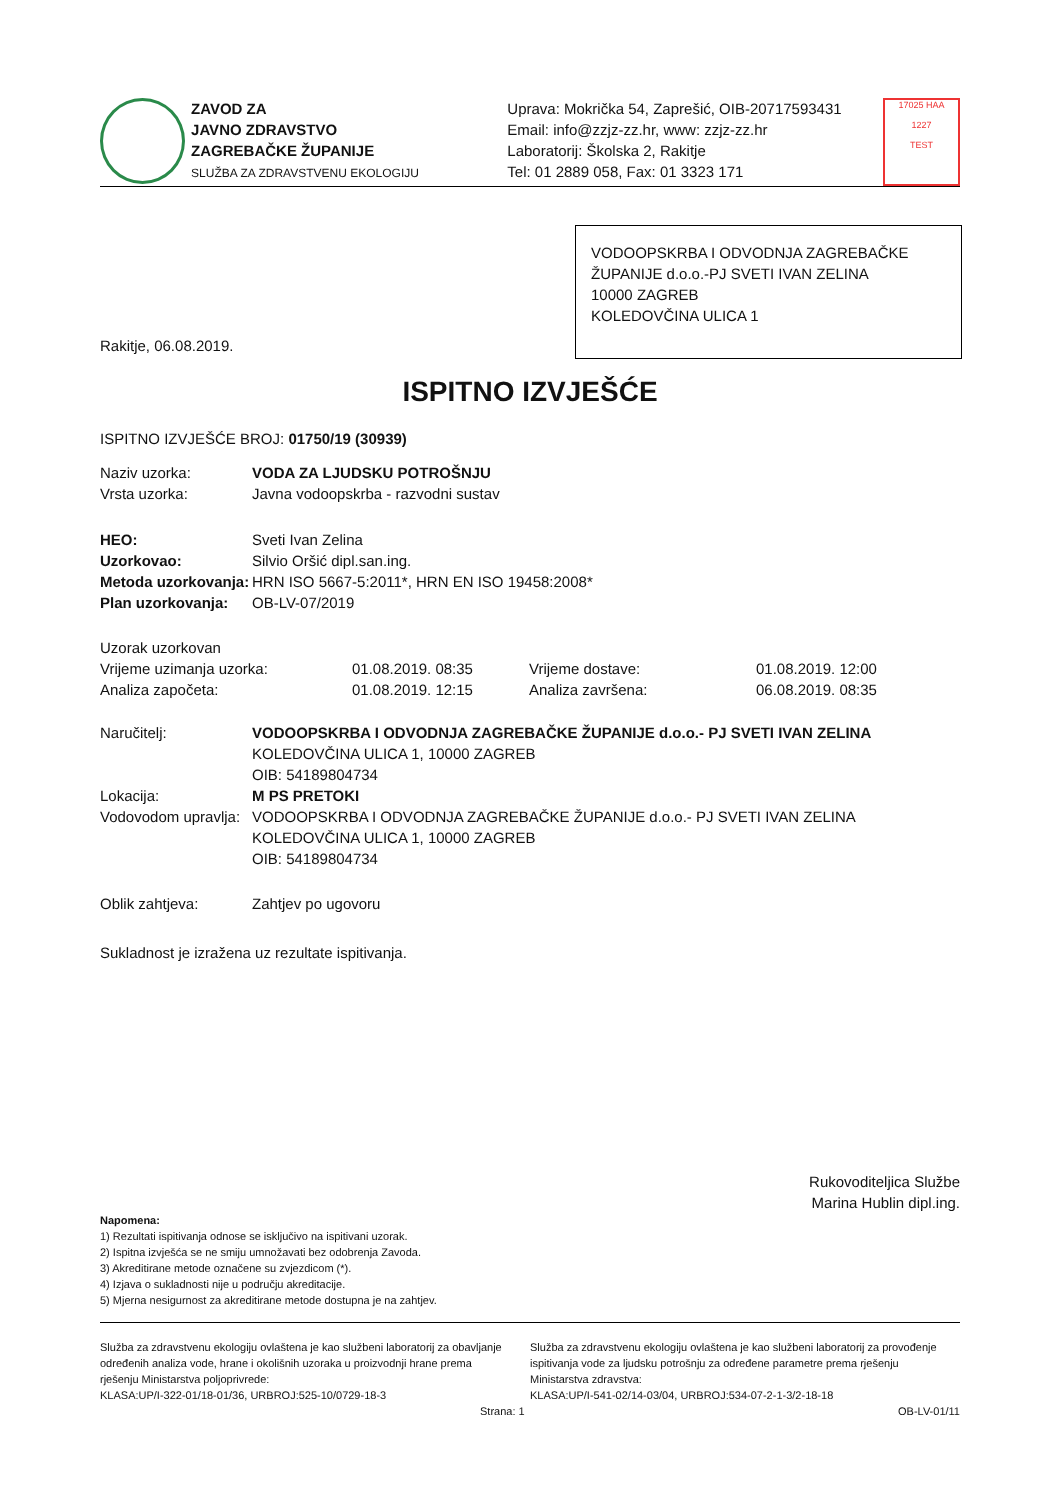ZAVOD ZA
JAVNO ZDRAVSTVO
ZAGREBAČKE ŽUPANIJE
SLUŽBA ZA ZDRAVSTVENU EKOLOGIJU
Uprava: Mokrička 54, Zaprešić, OIB-20717593431
Email: info@zzjz-zz.hr, www: zzjz-zz.hr
Laboratorij: Školska 2, Rakitje
Tel: 01 2889 058, Fax: 01 3323 171
17025 HAA
1227
TEST
VODOOPSKRBA I ODVODNJA ZAGREBAČKE ŽUPANIJE d.o.o.-PJ SVETI IVAN ZELINA
10000 ZAGREB
KOLEDOVČINA ULICA 1
Rakitje, 06.08.2019.
ISPITNO IZVJEŠĆE
ISPITNO IZVJEŠĆE BROJ: 01750/19 (30939)
| Naziv uzorka: | VODA ZA LJUDSKU POTROŠNJU |
| Vrsta uzorka: | Javna vodoopskrba - razvodni sustav |
| HEO: | Sveti Ivan Zelina |
| Uzorkovao: | Silvio Oršić dipl.san.ing. |
| Metoda uzorkovanja: | HRN ISO 5667-5:2011*, HRN EN ISO 19458:2008* |
| Plan uzorkovanja: | OB-LV-07/2019 |
| Uzorak uzorkovan | | | |
| Vrijeme uzimanja uzorka: | 01.08.2019. 08:35 | Vrijeme dostave: | 01.08.2019. 12:00 |
| Analiza započeta: | 01.08.2019. 12:15 | Analiza završena: | 06.08.2019. 08:35 |
| Naručitelj: | VODOOPSKRBA I ODVODNJA ZAGREBAČKE ŽUPANIJE d.o.o.- PJ SVETI IVAN ZELINA KOLEDOVČINA ULICA 1, 10000 ZAGREB OIB: 54189804734 |
| Lokacija: | M PS PRETOKI |
| Vodovodom upravlja: | VODOOPSKRBA I ODVODNJA ZAGREBAČKE ŽUPANIJE d.o.o.- PJ SVETI IVAN ZELINA KOLEDOVČINA ULICA 1, 10000 ZAGREB OIB: 54189804734 |
| Oblik zahtjeva: | Zahtjev po ugovoru |
Sukladnost je izražena uz rezultate ispitivanja.
Rukovoditeljica Službe
Marina Hublin dipl.ing.
Napomena:
1) Rezultati ispitivanja odnose se isključivo na ispitivani uzorak.
2) Ispitna izvješća se ne smiju umnožavati bez odobrenja Zavoda.
3) Akreditirane metode označene su zvjezdicom (*).
4) Izjava o sukladnosti nije u području akreditacije.
5) Mjerna nesigurnost za akreditirane metode dostupna je na zahtjev.
Služba za zdravstvenu ekologiju ovlaštena je kao službeni laboratorij za obavljanje određenih analiza vode, hrane i okolišnih uzoraka u proizvodnji hrane prema rješenju Ministarstva poljoprivrede:
KLASA:UP/I-322-01/18-01/36, URBROJ:525-10/0729-18-3
Služba za zdravstvenu ekologiju ovlaštena je kao službeni laboratorij za provođenje ispitivanja vode za ljudsku potrošnju za određene parametre prema rješenju Ministarstva zdravstva:
KLASA:UP/I-541-02/14-03/04, URBROJ:534-07-2-1-3/2-18-18
Strana: 1 OB-LV-01/11